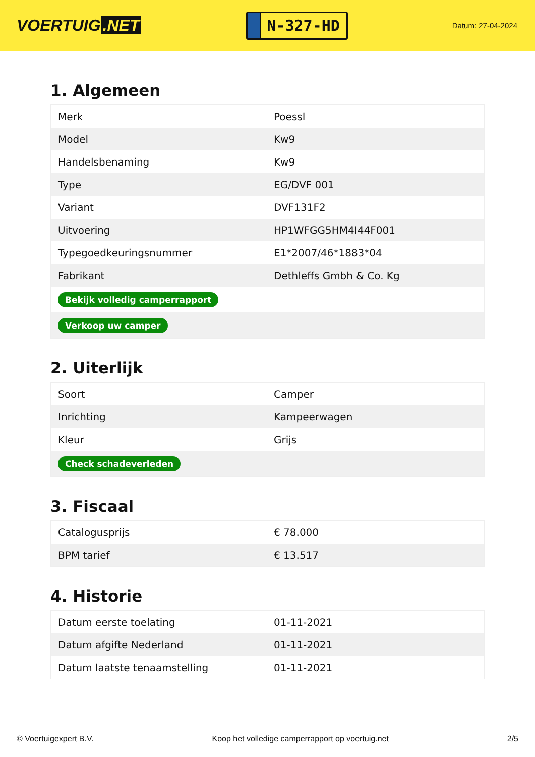VOERTUIG.NET
N-327-HD
Datum: 27-04-2024
1. Algemeen
| Merk | Poessl |
| Model | Kw9 |
| Handelsbenaming | Kw9 |
| Type | EG/DVF 001 |
| Variant | DVF131F2 |
| Uitvoering | HP1WFGG5HM4I44F001 |
| Typegoedkeuringsnummer | E1*2007/46*1883*04 |
| Fabrikant | Dethleffs Gmbh & Co. Kg |
| Bekijk volledig camperrapport | |
| Verkoop uw camper | |
2. Uiterlijk
| Soort | Camper |
| Inrichting | Kampeerwagen |
| Kleur | Grijs |
| Check schadeverleden | |
3. Fiscaal
| Catalogusprijs | € 78.000 |
| BPM tarief | € 13.517 |
4. Historie
| Datum eerste toelating | 01-11-2021 |
| Datum afgifte Nederland | 01-11-2021 |
| Datum laatste tenaamstelling | 01-11-2021 |
© Voertuigexpert B.V. Koop het volledige camperrapport op voertuig.net 2/5